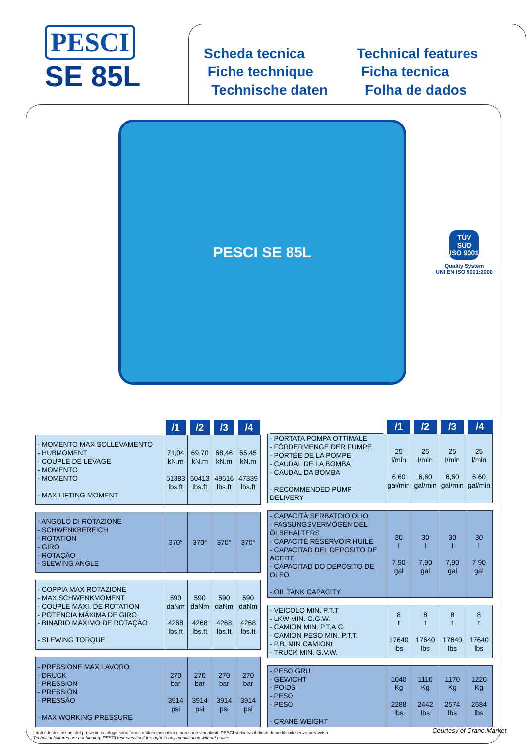PESCI
SE 85L
Scheda tecnica
Fiche technique
Technische daten
Technical features
Ficha tecnica
Folha de dados
PESCI SE 85L
TÜV SÜD
ISO 9001
Quality System
UNI EN ISO 9001:2000
| | /1 | /2 | /3 | /4 |
| --- | --- | --- | --- | --- |
| - MOMENTO MAX SOLLEVAMENTO - HUBMOMENT - COUPLE DE LEVAGE - MOMENTO - MOMENTO - MAX LIFTING MOMENT | 71,04 kN.m 51383 lbs.ft | 69,70 kN.m 50413 lbs.ft | 68,46 kN.m 49516 lbs.ft | 65,45 kN.m 47339 lbs.ft |
| - ANGOLO DI ROTAZIONE - SCHWENKBEREICH - ROTATION - GIRO - ROTAÇÃO - SLEWING ANGLE | 370° | 370° | 370° | 370° |
| - COPPIA MAX ROTAZIONE - MAX SCHWENKMOMENT - COUPLE MAXI. DE ROTATION - POTENCIA MÁXIMA DE GIRO - BINARIO MÀXIMO DE ROTAÇÃO - SLEWING TORQUE | 590 daNm 4268 lbs.ft | 590 daNm 4268 lbs.ft | 590 daNm 4268 lbs.ft | 590 daNm 4268 lbs.ft |
| - PRESSIONE MAX LAVORO - DRUCK - PRESSION - PRESSIÓN - PRESSÃO - MAX WORKING PRESSURE | 270 bar 3914 psi | 270 bar 3914 psi | 270 bar 3914 psi | 270 bar 3914 psi |
| | /1 | /2 | /3 | /4 |
| --- | --- | --- | --- | --- |
| - PORTATA POMPA OTTIMALE - FÖRDERMENGE DER PUMPE - PORTÉE DE LA POMPE - CAUDAL DE LA BOMBA - CAUDAL DA BOMBA - RECOMMENDED PUMP DELIVERY | 25 l/min 6,60 gal/min | 25 l/min 6,60 gal/min | 25 l/min 6,60 gal/min | 25 l/min 6,60 gal/min |
| - CAPACITÀ SERBATOIO OLIO - FASSUNGSVERMÖGEN DEL ÖLBEHALTERS - CAPACITÉ RÉSERVOIR HUILE - CAPACITAD DEL DEPOSITO DE ACEITE - CAPACITAD DO DEPÓSITO DE OLEO - OIL TANK CAPACITY | 30 l 7,90 gal | 30 l 7,90 gal | 30 l 7,90 gal | 30 l 7,90 gal |
| - VEICOLO MIN. P.T.T. - LKW MIN. G.G.W. - CAMION MIN. P.T.A.C. - CAMION PESO MIN. P.T.T. - P.B. MIN CAMIONt - TRUCK MIN. G.V.W. | 8 t 17640 lbs | 8 t 17640 lbs | 8 t 17640 lbs | 8 t 17640 lbs |
| - PESO GRU - GEWICHT - POIDS - PESO - PESO - CRANE WEIGHT | 1040 Kg 2288 lbs | 1110 Kg 2442 lbs | 1170 Kg 2574 lbs | 1220 Kg 2684 lbs |
I dati e le descrizioni del presente catalogo sono forniti a titolo indicativo e non sono vincolanti. PESCI si riserva il diritto di modificarli senza preavviso.
Technical features are not binding. PESCI reserves itself the right to any modification without notice.
Courtesy of Crane.Market